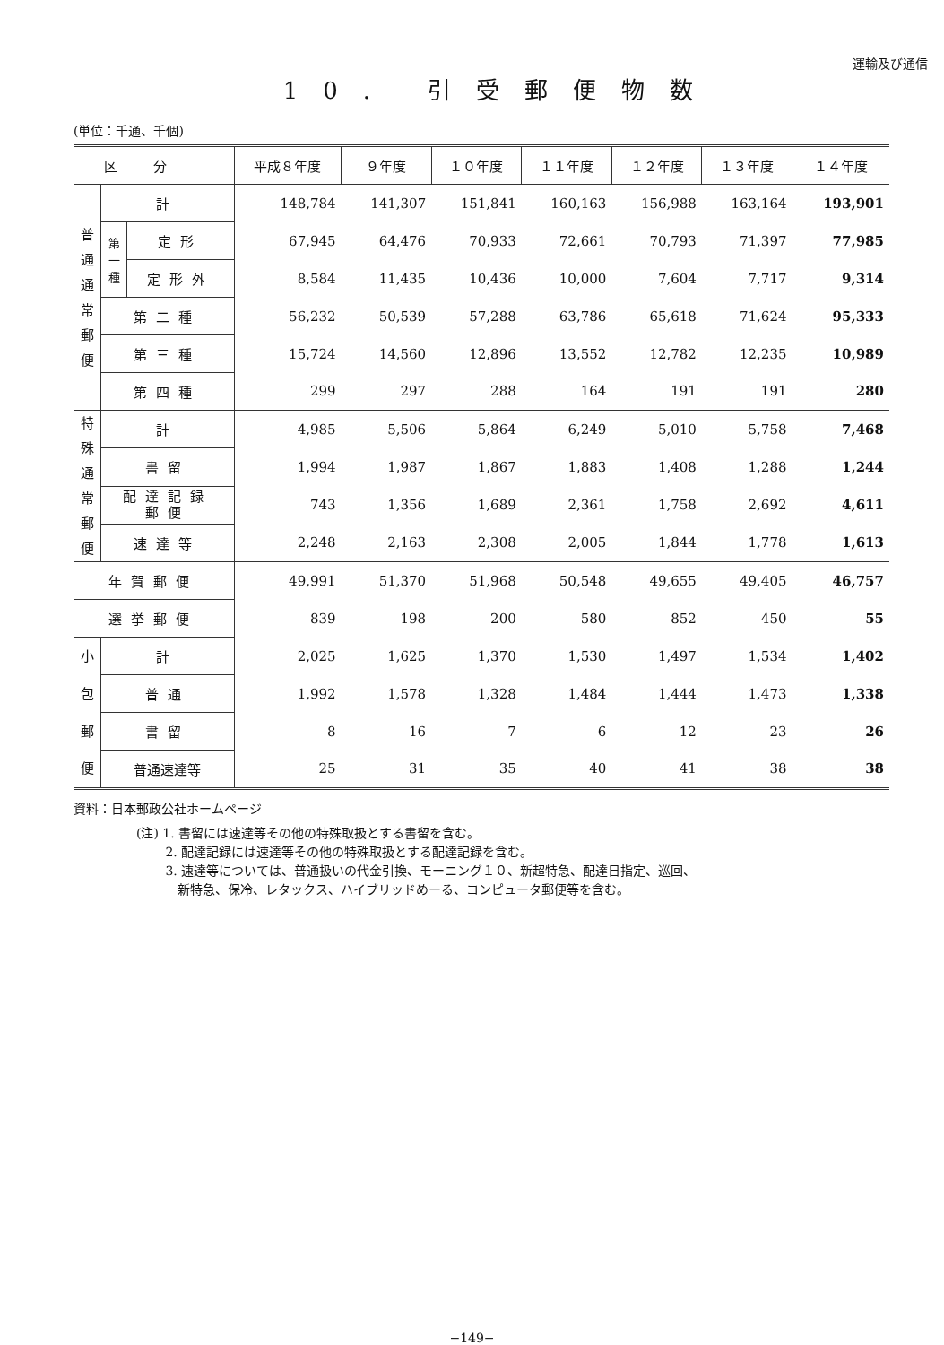運輸及び通信
10. 引受郵便物数
(単位：千通、千個)
| 区分 | | | 平成８年度 | ９年度 | １０年度 | １１年度 | １２年度 | １３年度 | １４年度 |
| --- | --- | --- | --- | --- | --- | --- | --- | --- | --- |
| 普 通 通 常 郵 便 | 計 | | 148,784 | 141,307 | 151,841 | 160,163 | 156,988 | 163,164 | 193,901 |
| | 第 一 種 | 定形 | 67,945 | 64,476 | 70,933 | 72,661 | 70,793 | 71,397 | 77,985 |
| | | 定形外 | 8,584 | 11,435 | 10,436 | 10,000 | 7,604 | 7,717 | 9,314 |
| | 第二種 | | 56,232 | 50,539 | 57,288 | 63,786 | 65,618 | 71,624 | 95,333 |
| | 第三種 | | 15,724 | 14,560 | 12,896 | 13,552 | 12,782 | 12,235 | 10,989 |
| | 第四種 | | 299 | 297 | 288 | 164 | 191 | 191 | 280 |
| 特 殊 通 常 郵 便 | 計 | | 4,985 | 5,506 | 5,864 | 6,249 | 5,010 | 5,758 | 7,468 |
| | 書留 | | 1,994 | 1,987 | 1,867 | 1,883 | 1,408 | 1,288 | 1,244 |
| | 配達記録 郵便 | | 743 | 1,356 | 1,689 | 2,361 | 1,758 | 2,692 | 4,611 |
| | 速達等 | | 2,248 | 2,163 | 2,308 | 2,005 | 1,844 | 1,778 | 1,613 |
| 年賀郵便 | | | 49,991 | 51,370 | 51,968 | 50,548 | 49,655 | 49,405 | 46,757 |
| 選挙郵便 | | | 839 | 198 | 200 | 580 | 852 | 450 | 55 |
| 小 | 計 | | 2,025 | 1,625 | 1,370 | 1,530 | 1,497 | 1,534 | 1,402 |
| 包 | 普通 | | 1,992 | 1,578 | 1,328 | 1,484 | 1,444 | 1,473 | 1,338 |
| 郵 | 書留 | | 8 | 16 | 7 | 6 | 12 | 23 | 26 |
| 便 | 普通速達等 | | 25 | 31 | 35 | 40 | 41 | 38 | 38 |
資料：日本郵政公社ホームページ
(注) 1. 書留には速達等その他の特殊取扱とする書留を含む。
   2. 配達記録には速達等その他の特殊取扱とする配達記録を含む。
   3. 速達等については、普通扱いの代金引換、モーニング１０、新超特急、配達日指定、巡回、
    新特急、保冷、レタックス、ハイブリッドめーる、コンピュータ郵便等を含む。
−149−